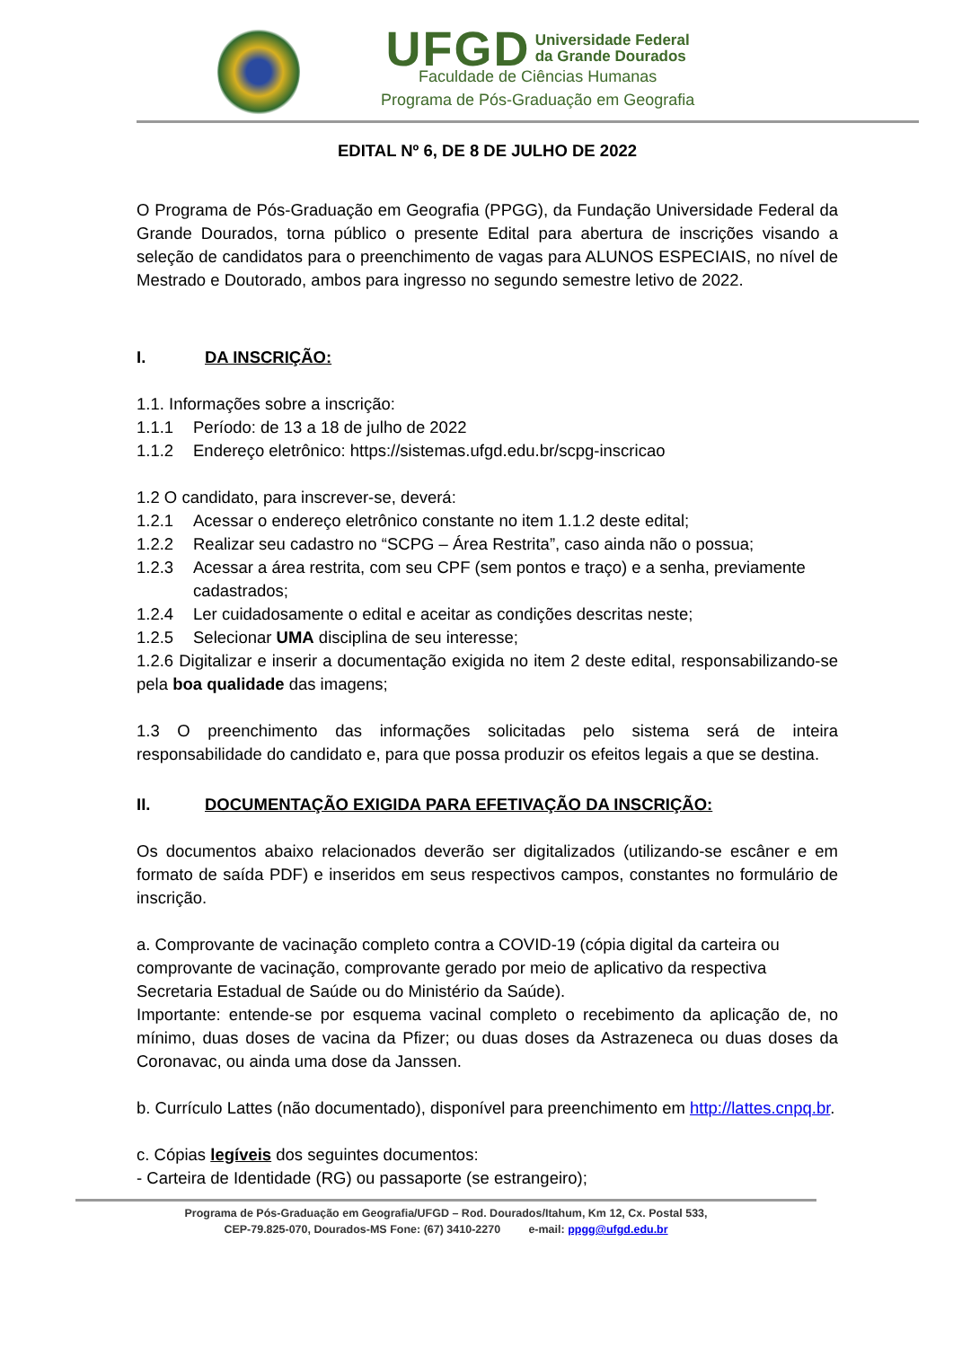UFGD Universidade Federal
da Grande Dourados
Faculdade de Ciências Humanas
Programa de Pós-Graduação em Geografia
EDITAL Nº 6, DE 8 DE JULHO DE 2022
O Programa de Pós-Graduação em Geografia (PPGG), da Fundação Universidade Federal da Grande Dourados, torna público o presente Edital para abertura de inscrições visando a seleção de candidatos para o preenchimento de vagas para ALUNOS ESPECIAIS, no nível de Mestrado e Doutorado, ambos para ingresso no segundo semestre letivo de 2022.
I. DA INSCRIÇÃO:
1.1. Informações sobre a inscrição:
1.1.1 Período: de 13 a 18 de julho de 2022
1.1.2 Endereço eletrônico: https://sistemas.ufgd.edu.br/scpg-inscricao
1.2 O candidato, para inscrever-se, deverá:
1.2.1 Acessar o endereço eletrônico constante no item 1.1.2 deste edital;
1.2.2 Realizar seu cadastro no “SCPG – Área Restrita”, caso ainda não o possua;
1.2.3 Acessar a área restrita, com seu CPF (sem pontos e traço) e a senha, previamente cadastrados;
1.2.4 Ler cuidadosamente o edital e aceitar as condições descritas neste;
1.2.5 Selecionar UMA disciplina de seu interesse;
1.2.6 Digitalizar e inserir a documentação exigida no item 2 deste edital, responsabilizando-se pela boa qualidade das imagens;
1.3 O preenchimento das informações solicitadas pelo sistema será de inteira responsabilidade do candidato e, para que possa produzir os efeitos legais a que se destina.
II. DOCUMENTAÇÃO EXIGIDA PARA EFETIVAÇÃO DA INSCRIÇÃO:
Os documentos abaixo relacionados deverão ser digitalizados (utilizando-se escâner e em formato de saída PDF) e inseridos em seus respectivos campos, constantes no formulário de inscrição.
a. Comprovante de vacinação completo contra a COVID-19 (cópia digital da carteira ou comprovante de vacinação, comprovante gerado por meio de aplicativo da respectiva Secretaria Estadual de Saúde ou do Ministério da Saúde).
Importante: entende-se por esquema vacinal completo o recebimento da aplicação de, no mínimo, duas doses de vacina da Pfizer; ou duas doses da Astrazeneca ou duas doses da Coronavac, ou ainda uma dose da Janssen.
b. Currículo Lattes (não documentado), disponível para preenchimento em http://lattes.cnpq.br.
c. Cópias legíveis dos seguintes documentos:
- Carteira de Identidade (RG) ou passaporte (se estrangeiro);
Programa de Pós-Graduação em Geografia/UFGD – Rod. Dourados/Itahum, Km 12, Cx. Postal 533,
CEP-79.825-070, Dourados-MS Fone: (67) 3410-2270 e-mail: ppgg@ufgd.edu.br